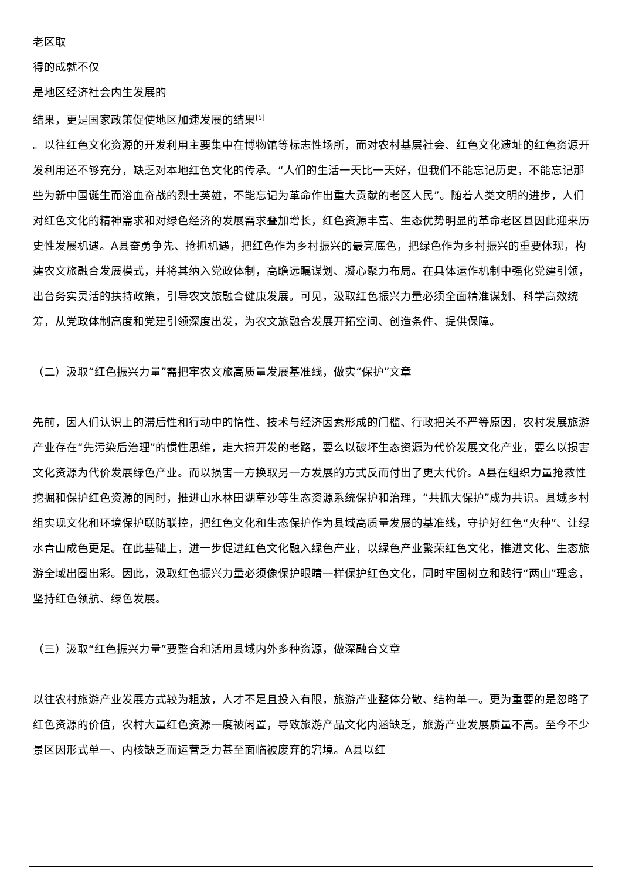老区取
得的成就不仅
是地区经济社会内生发展的
结果，更是国家政策促使地区加速发展的结果<sup>[5]</sup>
。以往红色文化资源的开发利用主要集中在博物馆等标志性场所，而对农村基层社会、红色文化遗址的红色资源开发利用还不够充分，缺乏对本地红色文化的传承。“人们的生活一天比一天好，但我们不能忘记历史，不能忘记那些为新中国诞生而浴血奋战的烈士英雄，不能忘记为革命作出重大贡献的老区人民”。随着人类文明的进步，人们对红色文化的精神需求和对绿色经济的发展需求叠加增长，红色资源丰富、生态优势明显的革命老区县因此迎来历史性发展机遇。A县奋勇争先、抢抓机遇，把红色作为乡村振兴的最亮底色，把绿色作为乡村振兴的重要体现，构建农文旅融合发展模式，并将其纳入党政体制，高瞻远瞩谋划、凝心聚力布局。在具体运作机制中强化党建引领，出台务实灵活的扶持政策，引导农文旅融合健康发展。可见，汲取红色振兴力量必须全面精准谋划、科学高效统筹，从党政体制高度和党建引领深度出发，为农文旅融合发展开拓空间、创造条件、提供保障。
（二）汲取“红色振兴力量”需把牢农文旅高质量发展基准线，做实“保护”文章
先前，因人们认识上的滞后性和行动中的惰性、技术与经济因素形成的门槛、行政把关不严等原因，农村发展旅游产业存在“先污染后治理”的惯性思维，走大搞开发的老路，要么以破坏生态资源为代价发展文化产业，要么以损害文化资源为代价发展绿色产业。而以损害一方换取另一方发展的方式反而付出了更大代价。A县在组织力量抢救性挖掘和保护红色资源的同时，推进山水林田湖草沙等生态资源系统保护和治理，“共抓大保护”成为共识。县域乡村组实现文化和环境保护联防联控，把红色文化和生态保护作为县域高质量发展的基准线，守护好红色“火种”、让绿水青山成色更足。在此基础上，进一步促进红色文化融入绿色产业，以绿色产业繁荣红色文化，推进文化、生态旅游全域出圈出彩。因此，汲取红色振兴力量必须像保护眼睛一样保护红色文化，同时牢固树立和践行“两山”理念，坚持红色领航、绿色发展。
（三）汲取“红色振兴力量”要整合和活用县域内外多种资源，做深融合文章
以往农村旅游产业发展方式较为粗放，人才不足且投入有限，旅游产业整体分散、结构单一。更为重要的是忽略了红色资源的价值，农村大量红色资源一度被闲置，导致旅游产品文化内涵缺乏，旅游产业发展质量不高。至今不少景区因形式单一、内核缺乏而运营乏力甚至面临被废弃的窘境。A县以红